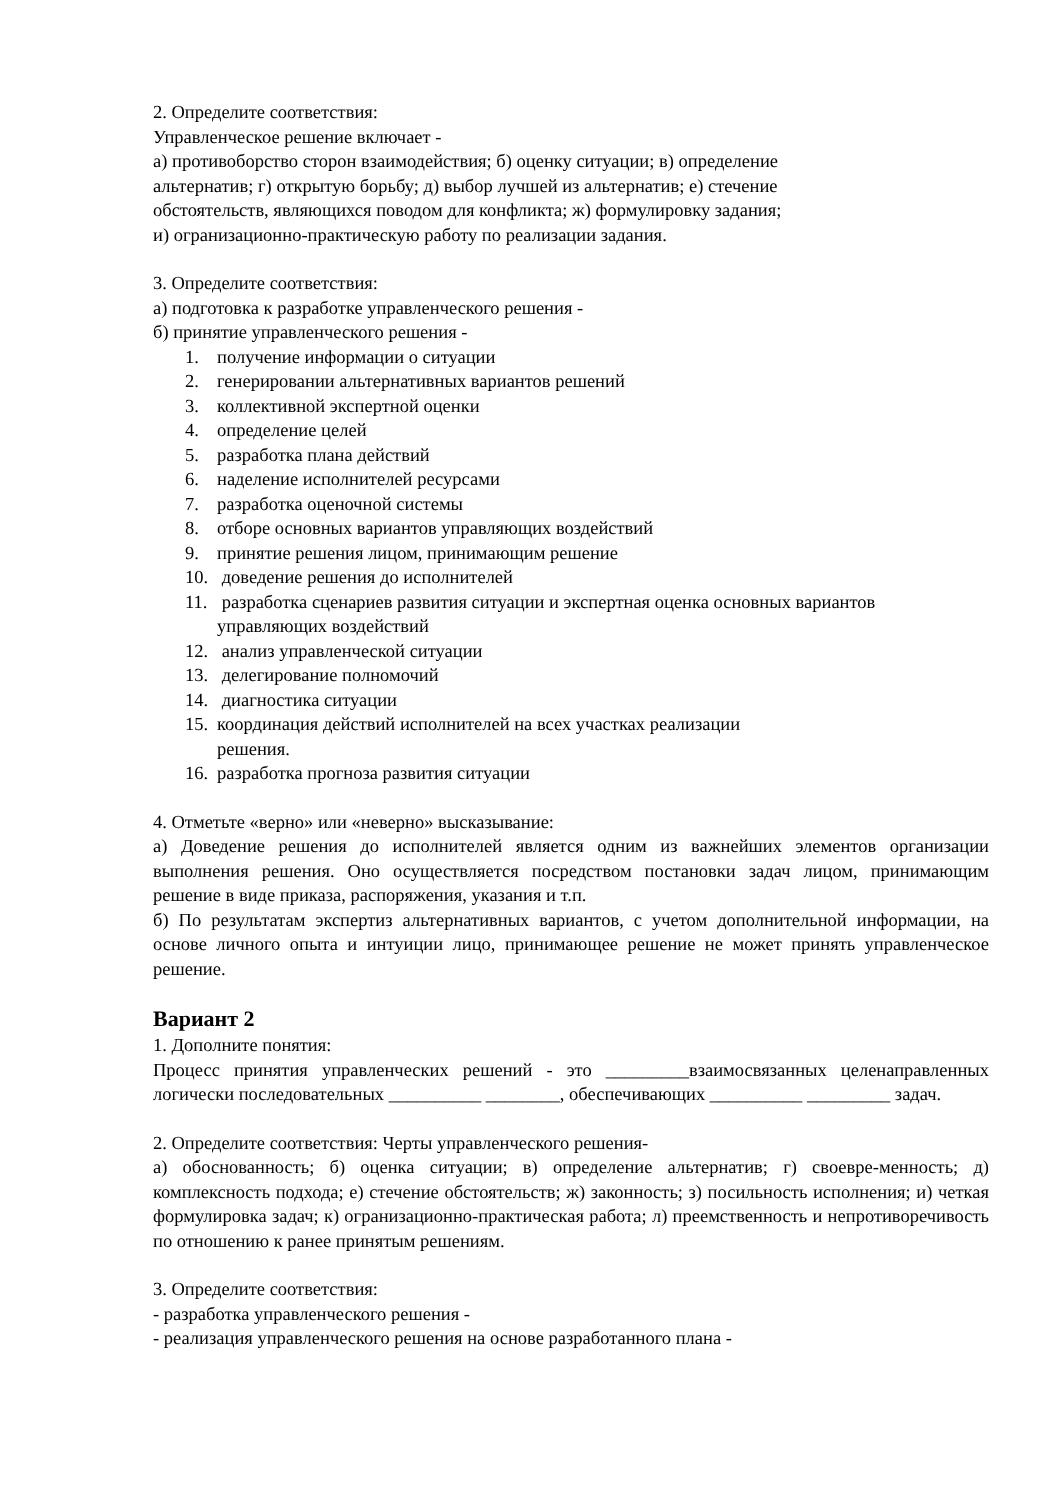2. Определите соответствия:
Управленческое решение включает -
а) противоборство сторон взаимодействия; б) оценку ситуации; в) определение
альтернатив; г) открытую борьбу; д) выбор лучшей из альтернатив; е) стечение
обстоятельств, являющихся поводом для конфликта; ж) формулировку задания;
и) огранизационно-практическую работу по реализации задания.
3. Определите соответствия:
а) подготовка к разработке управленческого решения -
б) принятие управленческого решения -
1. получение информации о ситуации
2. генерировании альтернативных вариантов решений
3. коллективной экспертной оценки
4. определение целей
5. разработка плана действий
6. наделение исполнителей ресурсами
7. разработка оценочной системы
8. отборе основных вариантов управляющих воздействий
9. принятие решения лицом, принимающим решение
10. доведение решения до исполнителей
11. разработка сценариев развития ситуации и экспертная оценка основных вариантов управляющих воздействий
12. анализ управленческой ситуации
13. делегирование полномочий
14. диагностика ситуации
15. координация действий исполнителей на всех участках реализации
решения.
16. разработка прогноза развития ситуации
4. Отметьте «верно» или «неверно» высказывание:
а) Доведение решения до исполнителей является одним из важнейших элементов организации выполнения решения. Оно осуществляется посредством постановки задач лицом, принимающим решение в виде приказа, распоряжения, указания и т.п.
б) По результатам экспертиз альтернативных вариантов, с учетом дополнительной информации, на основе личного опыта и интуиции лицо, принимающее решение не может принять управленческое решение.
Вариант 2
1. Дополните понятия:
Процесс принятия управленческих решений - это _________взаимосвязанных целенаправленных логически последовательных __________ ________, обеспечивающих __________ _________ задач.
2. Определите соответствия: Черты управленческого решения-
а) обоснованность; б) оценка ситуации; в) определение альтернатив; г) своевре-менность; д) комплексность подхода; е) стечение обстоятельств; ж) законность; з) посильность исполнения; и) четкая формулировка задач; к) огранизационно-практическая работа; л) преемственность и непротиворечивость по отношению к ранее принятым решениям.
3. Определите соответствия:
- разработка управленческого решения -
- реализация управленческого решения на основе разработанного плана -